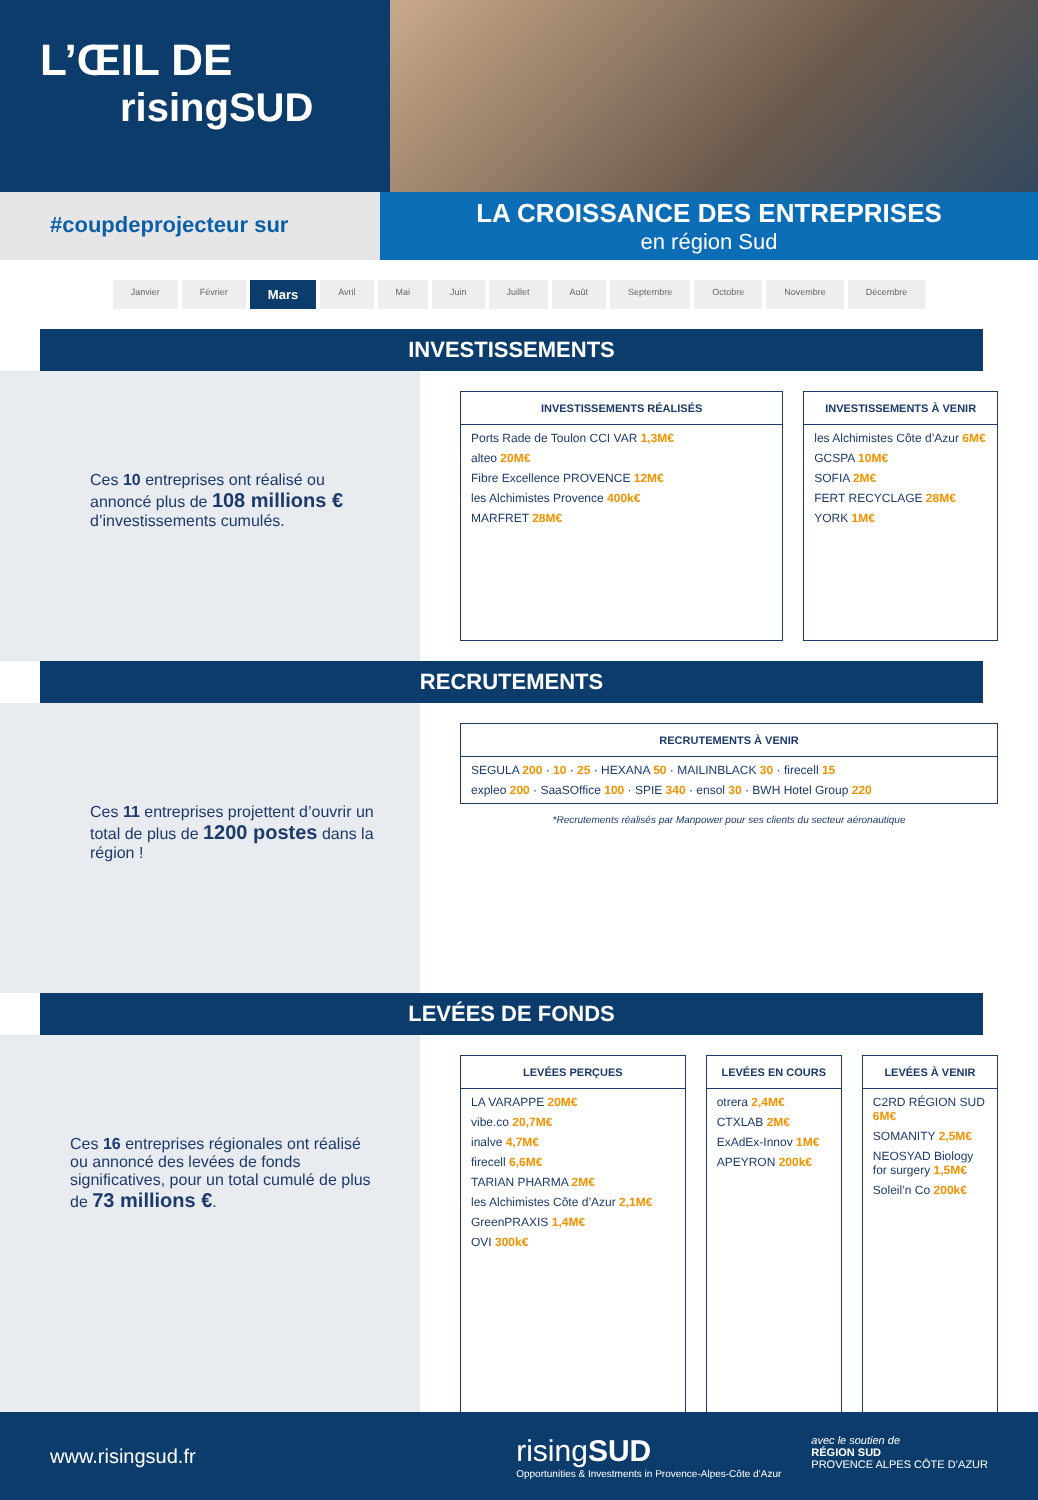L’ŒIL DE
risingSUD
#coupdeprojecteur sur
LA CROISSANCE DES ENTREPRISES
en région Sud
Janvier Février Mars Avril Mai Juin Juillet Août Septembre Octobre Novembre Décembre
INVESTISSEMENTS
Ces 10 entreprises ont réalisé ou annoncé plus de 108 millions € d’investissements cumulés.
INVESTISSEMENTS RÉALISÉS
Ports Rade de Toulon CCI VAR 1,3M€
alteo 20M€
Fibre Excellence PROVENCE 12M€
les Alchimistes Provence 400k€
MARFRET 28M€
INVESTISSEMENTS À VENIR
les Alchimistes Côte d’Azur 6M€
GCSPA 10M€
SOFIA 2M€
FERT RECYCLAGE 28M€
YORK 1M€
RECRUTEMENTS
Ces 11 entreprises projettent d’ouvrir un total de plus de 1200 postes dans la région !
RECRUTEMENTS À VENIR
SEGULA 200 · 10 · 25 · HEXANA 50 · MAILINBLACK 30 · firecell 15
expleo 200 · SaaSOffice 100 · SPIE 340 · ensol 30 · BWH Hotel Group 220
*Recrutements réalisés par Manpower pour ses clients du secteur aéronautique
LEVÉES DE FONDS
Ces 16 entreprises régionales ont réalisé ou annoncé des levées de fonds significatives, pour un total cumulé de plus de 73 millions €.
LEVÉES PERÇUES
LA VARAPPE 20M€
vibe.co 20,7M€
inalve 4,7M€
firecell 6,6M€
TARIAN PHARMA 2M€
les Alchimistes Côte d’Azur 2,1M€
GreenPRAXIS 1,4M€
OVI 300k€
LEVÉES EN COURS
otrera 2,4M€
CTXLAB 2M€
ExAdEx-Innov 1M€
APEYRON 200k€
LEVÉES À VENIR
C2RD RÉGION SUD 6M€
SOMANITY 2,5M€
NEOSYAD Biology for surgery 1,5M€
Soleil’n Co 200k€
www.risingsud.fr
risingSUD
Opportunities & Investments in Provence-Alpes-Côte d’Azur
avec le soutien de
RÉGION SUD
PROVENCE ALPES CÔTE D’AZUR